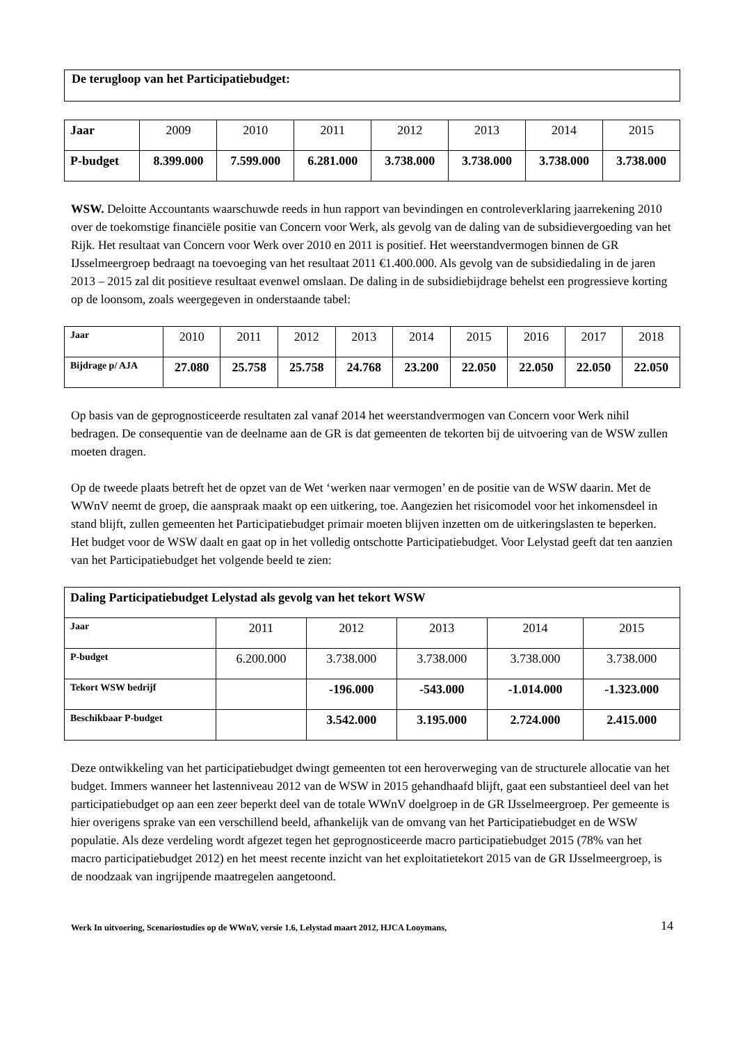De terugloop van het Participatiebudget:
| Jaar | 2009 | 2010 | 2011 | 2012 | 2013 | 2014 | 2015 |
| P-budget | 8.399.000 | 7.599.000 | 6.281.000 | 3.738.000 | 3.738.000 | 3.738.000 | 3.738.000 |
WSW. Deloitte Accountants waarschuwde reeds in hun rapport van bevindingen en controleverklaring jaarrekening 2010 over de toekomstige financiële positie van Concern voor Werk, als gevolg van de daling van de subsidievergoeding van het Rijk. Het resultaat van Concern voor Werk over 2010 en 2011 is positief. Het weerstandvermogen binnen de GR IJsselmeergroep bedraagt na toevoeging van het resultaat 2011 €1.400.000. Als gevolg van de subsidiedaling in de jaren 2013 – 2015 zal dit positieve resultaat evenwel omslaan. De daling in de subsidiebijdrage behelst een progressieve korting op de loonsom, zoals weergegeven in onderstaande tabel:
| Jaar | 2010 | 2011 | 2012 | 2013 | 2014 | 2015 | 2016 | 2017 | 2018 |
| Bijdrage p/ AJA | 27.080 | 25.758 | 25.758 | 24.768 | 23.200 | 22.050 | 22.050 | 22.050 | 22.050 |
Op basis van de geprognosticeerde resultaten zal vanaf 2014 het weerstandvermogen van Concern voor Werk nihil bedragen. De consequentie van de deelname aan de GR is dat gemeenten de tekorten bij de uitvoering van de WSW zullen moeten dragen.
Op de tweede plaats betreft het de opzet van de Wet ‘werken naar vermogen’ en de positie van de WSW daarin. Met de WWnV neemt de groep, die aanspraak maakt op een uitkering, toe. Aangezien het risicomodel voor het inkomensdeel in stand blijft, zullen gemeenten het Participatiebudget primair moeten blijven inzetten om de uitkeringslasten te beperken. Het budget voor de WSW daalt en gaat op in het volledig ontschotte Participatiebudget. Voor Lelystad geeft dat ten aanzien van het Participatiebudget het volgende beeld te zien:
| Daling Participatiebudget Lelystad als gevolg van het tekort WSW | | | | | |
| Jaar | 2011 | 2012 | 2013 | 2014 | 2015 |
| P-budget | 6.200.000 | 3.738.000 | 3.738.000 | 3.738.000 | 3.738.000 |
| Tekort WSW bedrijf | | -196.000 | -543.000 | -1.014.000 | -1.323.000 |
| Beschikbaar P-budget | | 3.542.000 | 3.195.000 | 2.724.000 | 2.415.000 |
Deze ontwikkeling van het participatiebudget dwingt gemeenten tot een heroverweging van de structurele allocatie van het budget. Immers wanneer het lastenniveau 2012 van de WSW in 2015 gehandhaafd blijft, gaat een substantieel deel van het participatiebudget op aan een zeer beperkt deel van de totale WWnV doelgroep in de GR IJsselmeergroep. Per gemeente is hier overigens sprake van een verschillend beeld, afhankelijk van de omvang van het Participatiebudget en de WSW populatie. Als deze verdeling wordt afgezet tegen het geprognosticeerde macro participatiebudget 2015 (78% van het macro participatiebudget 2012) en het meest recente inzicht van het exploitatietekort 2015 van de GR IJsselmeergroep, is de noodzaak van ingrijpende maatregelen aangetoond.
Werk In uitvoering, Scenariostudies op de WWnV, versie 1.6, Lelystad maart 2012, HJCA Looymans, 14